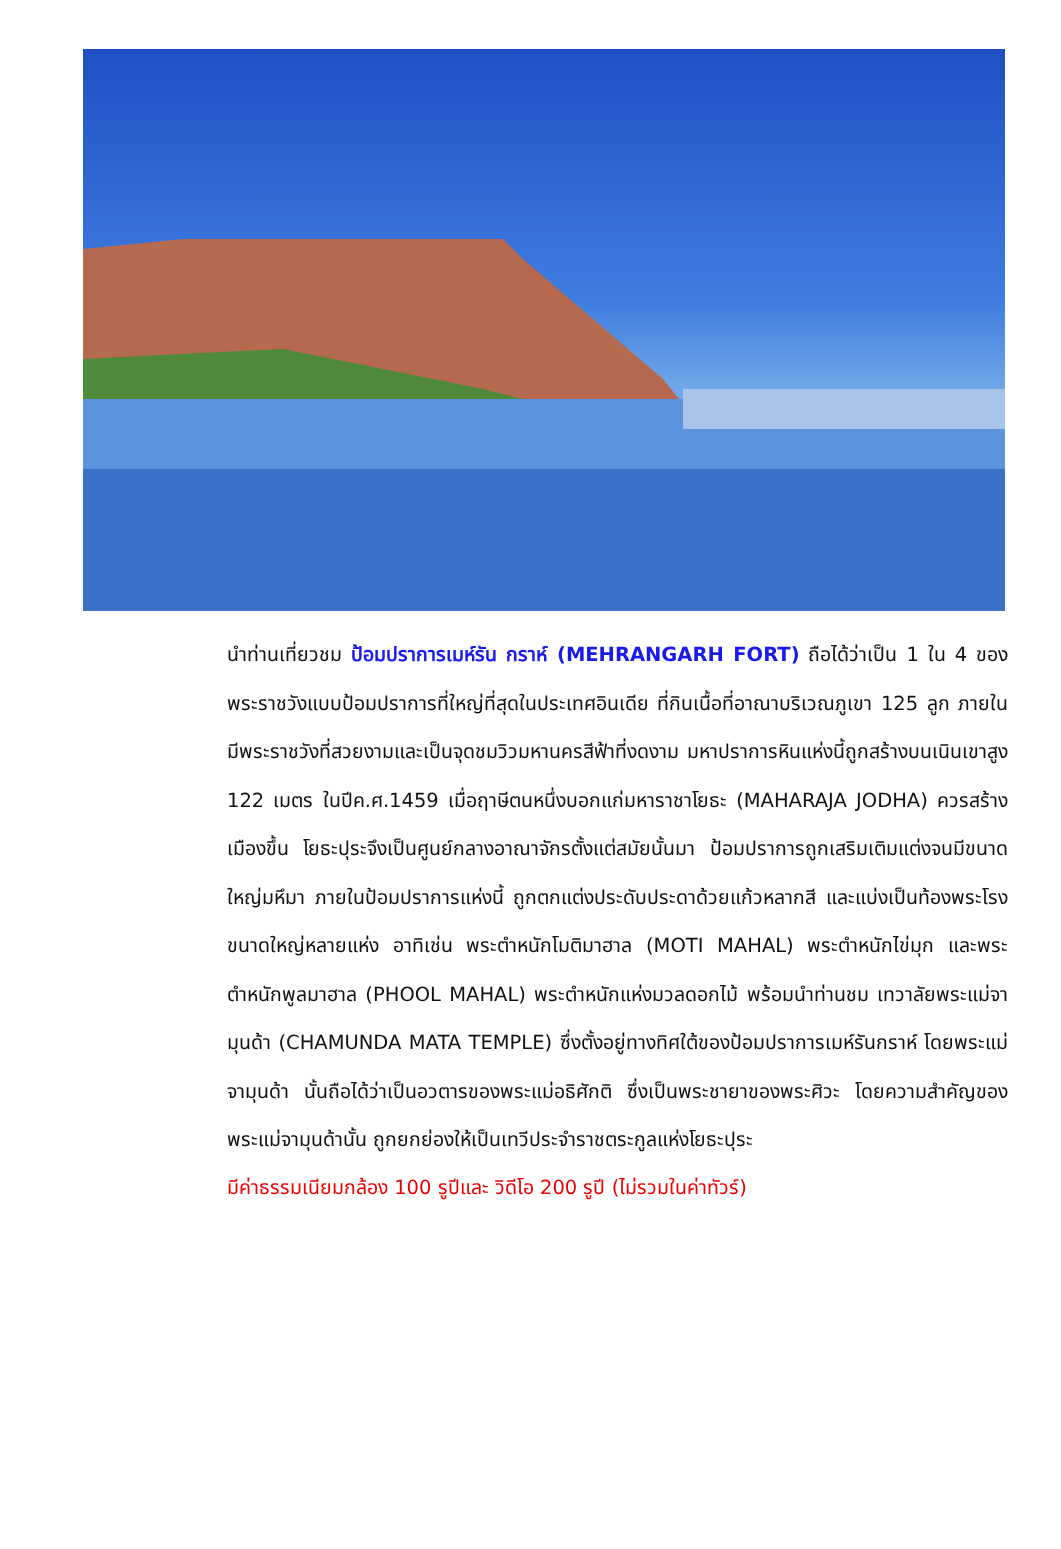นำท่านเที่ยวชม ป้อมปราการเมห์รัน กราห์ (MEHRANGARH FORT) ถือได้ว่าเป็น 1 ใน 4 ของพระราชวังแบบป้อมปราการที่ใหญ่ที่สุดในประเทศอินเดีย ที่กินเนื้อที่อาณาบริเวณภูเขา 125 ลูก ภายในมีพระราชวังที่สวยงามและเป็นจุดชมวิวมหานครสีฟ้าที่งดงาม มหาปราการหินแห่งนี้ถูกสร้างบนเนินเขาสูง 122 เมตร ในปีค.ศ.1459 เมื่อฤาษีตนหนึ่งบอกแก่มหาราชาโยธะ (MAHARAJA JODHA) ควรสร้างเมืองขึ้น โยธะปุระจึงเป็นศูนย์กลางอาณาจักรตั้งแต่สมัยนั้นมา ป้อมปราการถูกเสริมเติมแต่งจนมีขนาดใหญ่มหึมา ภายในป้อมปราการแห่งนี้ ถูกตกแต่งประดับประดาด้วยแก้วหลากสี และแบ่งเป็นท้องพระโรงขนาดใหญ่หลายแห่ง อาทิเช่น พระตำหนักโมติมาฮาล (MOTI MAHAL) พระตำหนักไข่มุก และพระตำหนักพูลมาฮาล (PHOOL MAHAL) พระตำหนักแห่งมวลดอกไม้ พร้อมนำท่านชม เทวาลัยพระแม่จามุนด้า (CHAMUNDA MATA TEMPLE) ซึ่งตั้งอยู่ทางทิศใต้ของป้อมปราการเมห์รันกราห์ โดยพระแม่จามุนด้า นั้นถือได้ว่าเป็นอวตารของพระแม่อธิศักติ ซึ่งเป็นพระชายาของพระศิวะ โดยความสำคัญของพระแม่จามุนด้านั้น ถูกยกย่องให้เป็นเทวีประจำราชตระกูลแห่งโยธะปุระ
มีค่าธรรมเนียมกล้อง 100 รูปีและ วิดีโอ 200 รูปี (ไม่รวมในค่าทัวร์)